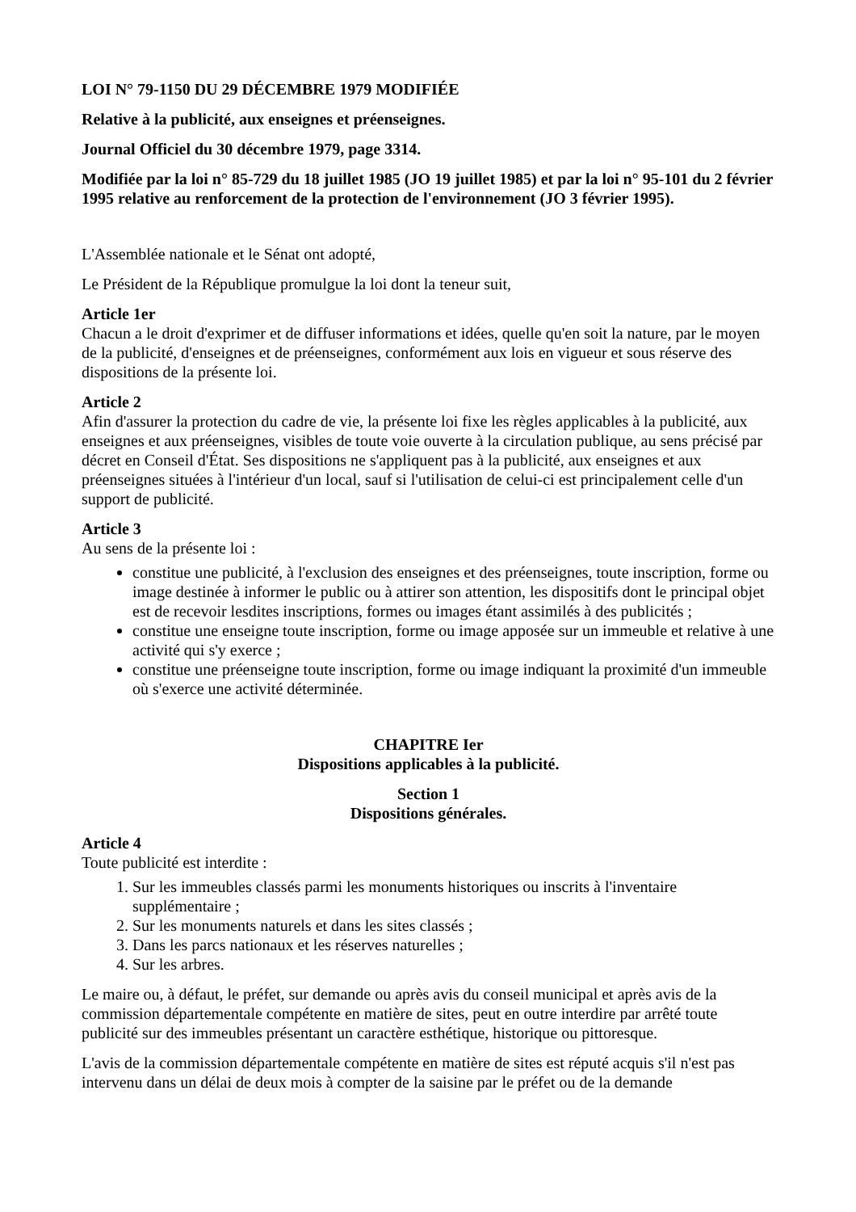LOI N° 79-1150 DU 29 DÉCEMBRE 1979 MODIFIÉE
Relative à la publicité, aux enseignes et préenseignes.
Journal Officiel du 30 décembre 1979, page 3314.
Modifiée par la loi n° 85-729 du 18 juillet 1985 (JO 19 juillet 1985) et par la loi n° 95-101 du 2 février 1995 relative au renforcement de la protection de l'environnement (JO 3 février 1995).
L'Assemblée nationale et le Sénat ont adopté,
Le Président de la République promulgue la loi dont la teneur suit,
Article 1er
Chacun a le droit d'exprimer et de diffuser informations et idées, quelle qu'en soit la nature, par le moyen de la publicité, d'enseignes et de préenseignes, conformément aux lois en vigueur et sous réserve des dispositions de la présente loi.
Article 2
Afin d'assurer la protection du cadre de vie, la présente loi fixe les règles applicables à la publicité, aux enseignes et aux préenseignes, visibles de toute voie ouverte à la circulation publique, au sens précisé par décret en Conseil d'État. Ses dispositions ne s'appliquent pas à la publicité, aux enseignes et aux préenseignes situées à l'intérieur d'un local, sauf si l'utilisation de celui-ci est principalement celle d'un support de publicité.
Article 3
Au sens de la présente loi :
constitue une publicité, à l'exclusion des enseignes et des préenseignes, toute inscription, forme ou image destinée à informer le public ou à attirer son attention, les dispositifs dont le principal objet est de recevoir lesdites inscriptions, formes ou images étant assimilés à des publicités ;
constitue une enseigne toute inscription, forme ou image apposée sur un immeuble et relative à une activité qui s'y exerce ;
constitue une préenseigne toute inscription, forme ou image indiquant la proximité d'un immeuble où s'exerce une activité déterminée.
CHAPITRE Ier
Dispositions applicables à la publicité.
Section 1
Dispositions générales.
Article 4
Toute publicité est interdite :
1. Sur les immeubles classés parmi les monuments historiques ou inscrits à l'inventaire supplémentaire ;
2. Sur les monuments naturels et dans les sites classés ;
3. Dans les parcs nationaux et les réserves naturelles ;
4. Sur les arbres.
Le maire ou, à défaut, le préfet, sur demande ou après avis du conseil municipal et après avis de la commission départementale compétente en matière de sites, peut en outre interdire par arrêté toute publicité sur des immeubles présentant un caractère esthétique, historique ou pittoresque.
L'avis de la commission départementale compétente en matière de sites est réputé acquis s'il n'est pas intervenu dans un délai de deux mois à compter de la saisine par le préfet ou de la demande